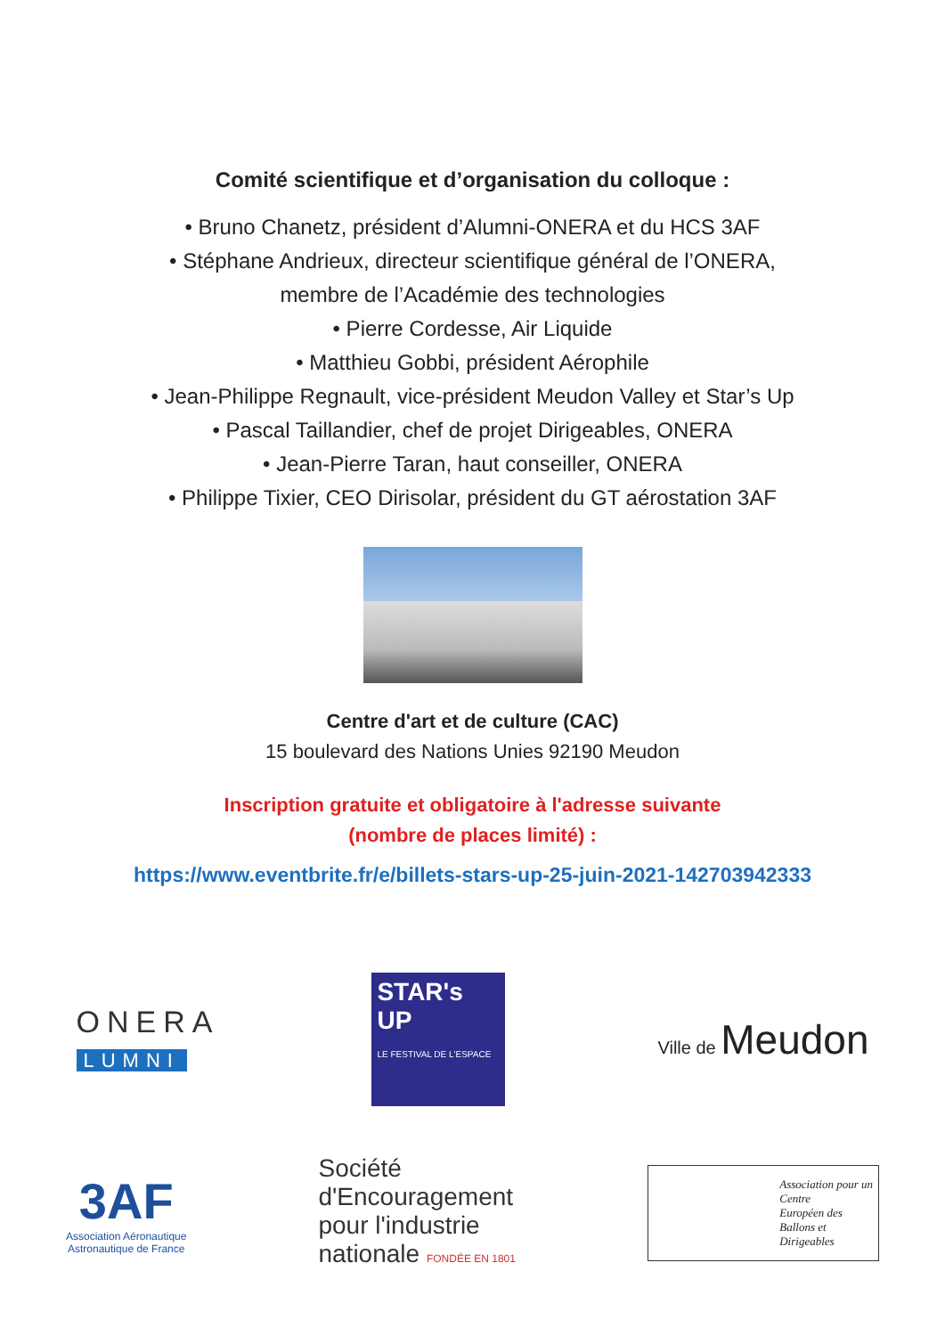Comité scientifique et d’organisation du colloque :
• Bruno Chanetz, président d’Alumni-ONERA et du HCS 3AF
• Stéphane Andrieux, directeur scientifique général de l’ONERA,
membre de l’Académie des technologies
• Pierre Cordesse, Air Liquide
• Matthieu Gobbi, président Aérophile
• Jean-Philippe Regnault, vice-président Meudon Valley et Star’s Up
• Pascal Taillandier, chef de projet Dirigeables, ONERA
• Jean-Pierre Taran, haut conseiller, ONERA
• Philippe Tixier, CEO Dirisolar, président du GT aérostation 3AF
Centre d'art et de culture (CAC)
15 boulevard des Nations Unies 92190 Meudon
Inscription gratuite et obligatoire à l'adresse suivante
(nombre de places limité) :
https://www.eventbrite.fr/e/billets-stars-up-25-juin-2021-142703942333
ONERA
LUMNI
STAR's UP
LE FESTIVAL DE L'ESPACE
Ville de Meudon
3AF
Association Aéronautique
Astronautique de France
Société
d'Encouragement
pour l'industrie
nationale FONDÉE EN 1801
Association pour un
Centre
Européen des
Ballons et
Dirigeables